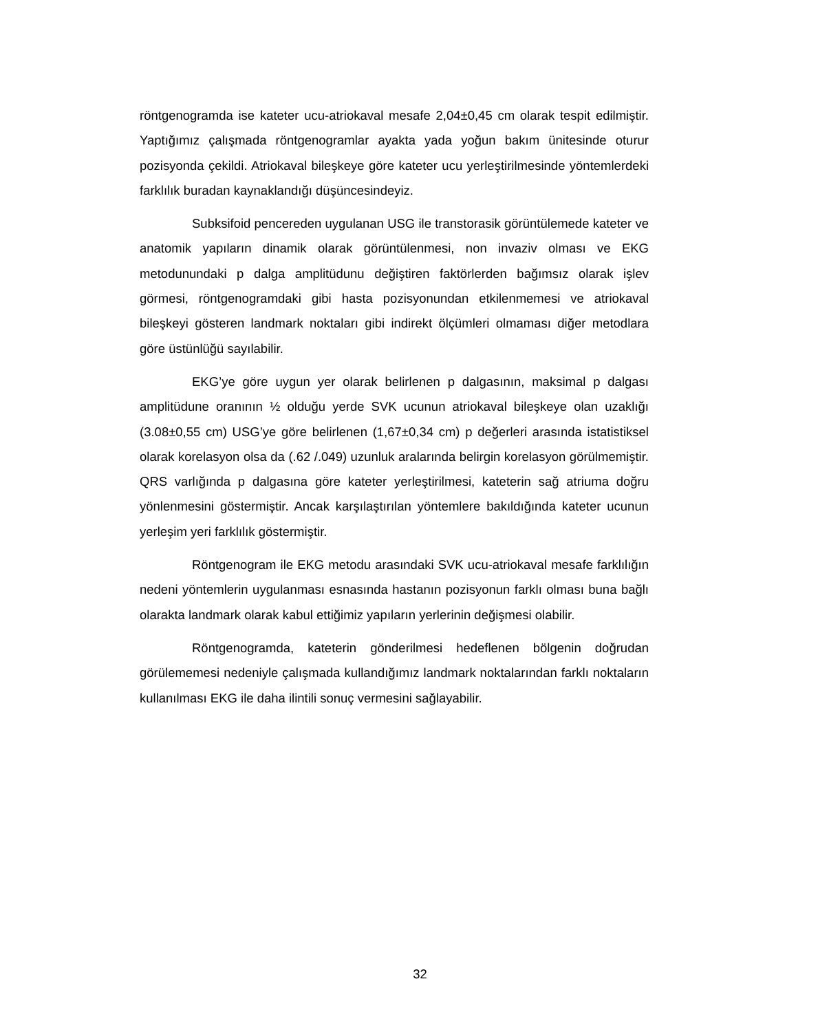röntgenogramda ise kateter ucu-atriokaval mesafe 2,04±0,45 cm olarak tespit edilmiştir. Yaptığımız çalışmada röntgenogramlar ayakta yada yoğun bakım ünitesinde oturur pozisyonda çekildi. Atriokaval bileşkeye göre kateter ucu yerleştirilmesinde yöntemlerdeki farklılık buradan kaynaklandığı düşüncesindeyiz.
Subksifoid pencereden uygulanan USG ile transtorasik görüntülemede kateter ve anatomik yapıların dinamik olarak görüntülenmesi, non invaziv olması ve EKG metodunundaki p dalga amplitüdunu değiştiren faktörlerden bağımsız olarak işlev görmesi, röntgenogramdaki gibi hasta pozisyonundan etkilenmemesi ve atriokaval bileşkeyi gösteren landmark noktaları gibi indirekt ölçümleri olmaması diğer metodlara göre üstünlüğü sayılabilir.
EKG’ye göre uygun yer olarak belirlenen p dalgasının, maksimal p dalgası amplitüdune oranının ½ olduğu yerde SVK ucunun atriokaval bileşkeye olan uzaklığı (3.08±0,55 cm) USG’ye göre belirlenen (1,67±0,34 cm) p değerleri arasında istatistiksel olarak korelasyon olsa da (.62 /.049) uzunluk aralarında belirgin korelasyon görülmemiştir. QRS varlığında p dalgasına göre kateter yerleştirilmesi, kateterin sağ atriuma doğru yönlenmesini göstermiştir. Ancak karşılaştırılan yöntemlere bakıldığında kateter ucunun yerleşim yeri farklılık göstermiştir.
Röntgenogram ile EKG metodu arasındaki SVK ucu-atriokaval mesafe farklılığın nedeni yöntemlerin uygulanması esnasında hastanın pozisyonun farklı olması buna bağlı olarakta landmark olarak kabul ettiğimiz yapıların yerlerinin değişmesi olabilir.
Röntgenogramda, kateterin gönderilmesi hedeflenen bölgenin doğrudan görülememesi nedeniyle çalışmada kullandığımız landmark noktalarından farklı noktaların kullanılması EKG ile daha ilintili sonuç vermesini sağlayabilir.
32